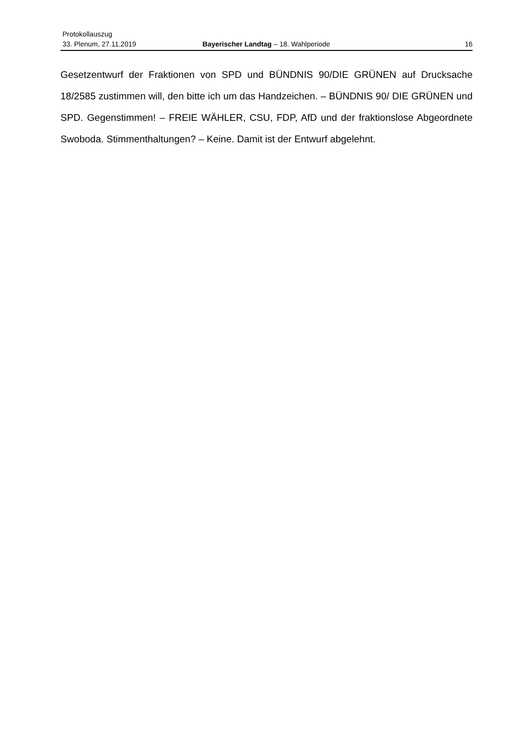Protokollauszug
33. Plenum, 27.11.2019 Bayerischer Landtag – 18. Wahlperiode 16
Gesetzentwurf der Fraktionen von SPD und BÜNDNIS 90/DIE GRÜNEN auf Drucksache 18/2585 zustimmen will, den bitte ich um das Handzeichen. – BÜNDNIS 90/ DIE GRÜNEN und SPD. Gegenstimmen! – FREIE WÄHLER, CSU, FDP, AfD und der fraktionslose Abgeordnete Swoboda. Stimmenthaltungen? – Keine. Damit ist der Entwurf abgelehnt.